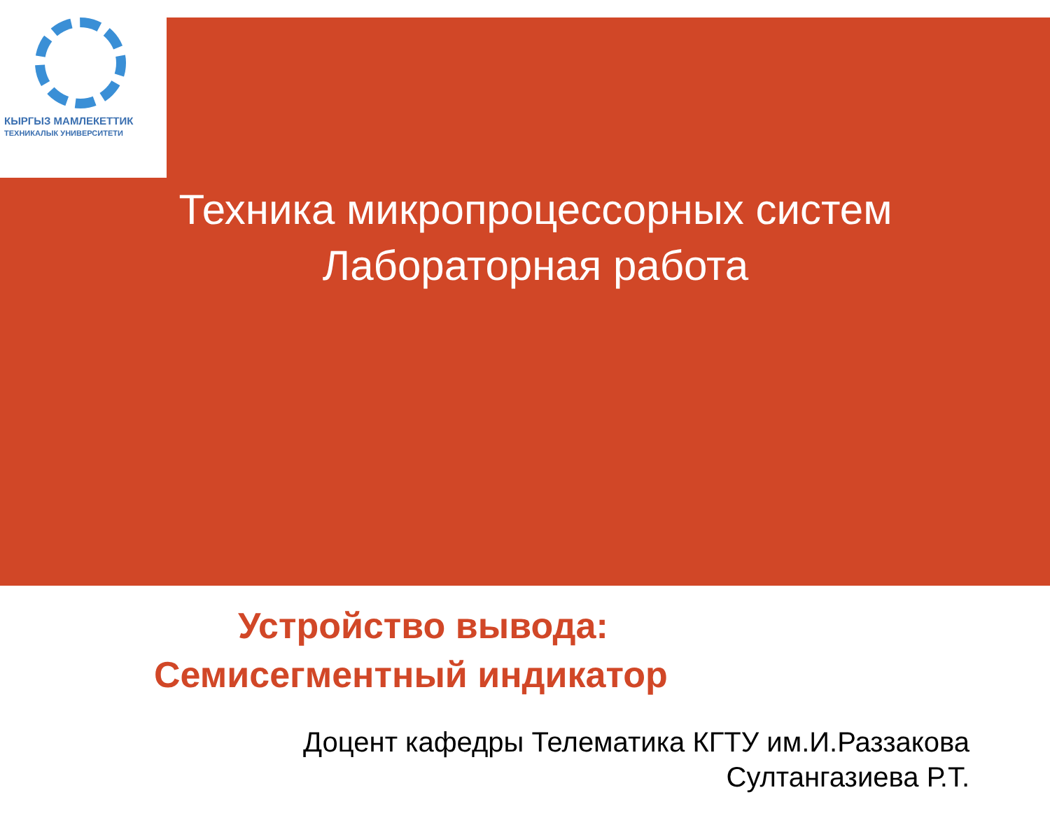КЫРГЫЗ МАМЛЕКЕТТИК
ТЕХНИКАЛЫК УНИВЕРСИТЕТИ
Техника микропроцессорных систем
Лабораторная работа
Устройство вывода:
Семисегментный индикатор
Доцент кафедры Телематика КГТУ им.И.Раззакова
Султангазиева Р.Т.